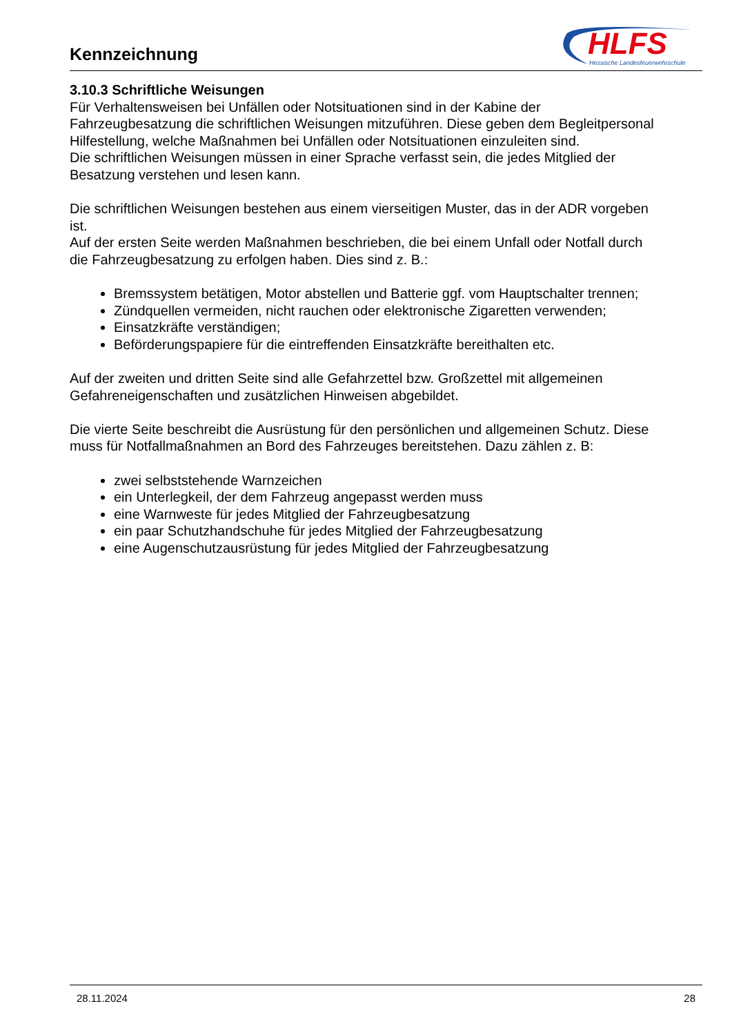Kennzeichnung
HLFS
Hessische Landesfeuerwehrschule
3.10.3 Schriftliche Weisungen
Für Verhaltensweisen bei Unfällen oder Notsituationen sind in der Kabine der Fahrzeugbesatzung die schriftlichen Weisungen mitzuführen. Diese geben dem Begleitpersonal Hilfestellung, welche Maßnahmen bei Unfällen oder Notsituationen einzuleiten sind.
Die schriftlichen Weisungen müssen in einer Sprache verfasst sein, die jedes Mitglied der Besatzung verstehen und lesen kann.
Die schriftlichen Weisungen bestehen aus einem vierseitigen Muster, das in der ADR vorgeben ist.
Auf der ersten Seite werden Maßnahmen beschrieben, die bei einem Unfall oder Notfall durch die Fahrzeugbesatzung zu erfolgen haben. Dies sind z. B.:
Bremssystem betätigen, Motor abstellen und Batterie ggf. vom Hauptschalter trennen;
Zündquellen vermeiden, nicht rauchen oder elektronische Zigaretten verwenden;
Einsatzkräfte verständigen;
Beförderungspapiere für die eintreffenden Einsatzkräfte bereithalten etc.
Auf der zweiten und dritten Seite sind alle Gefahrzettel bzw. Großzettel mit allgemeinen Gefahreneigenschaften und zusätzlichen Hinweisen abgebildet.
Die vierte Seite beschreibt die Ausrüstung für den persönlichen und allgemeinen Schutz. Diese muss für Notfallmaßnahmen an Bord des Fahrzeuges bereitstehen. Dazu zählen z. B:
zwei selbststehende Warnzeichen
ein Unterlegkeil, der dem Fahrzeug angepasst werden muss
eine Warnweste für jedes Mitglied der Fahrzeugbesatzung
ein paar Schutzhandschuhe für jedes Mitglied der Fahrzeugbesatzung
eine Augenschutzausrüstung für jedes Mitglied der Fahrzeugbesatzung
28.11.2024 28